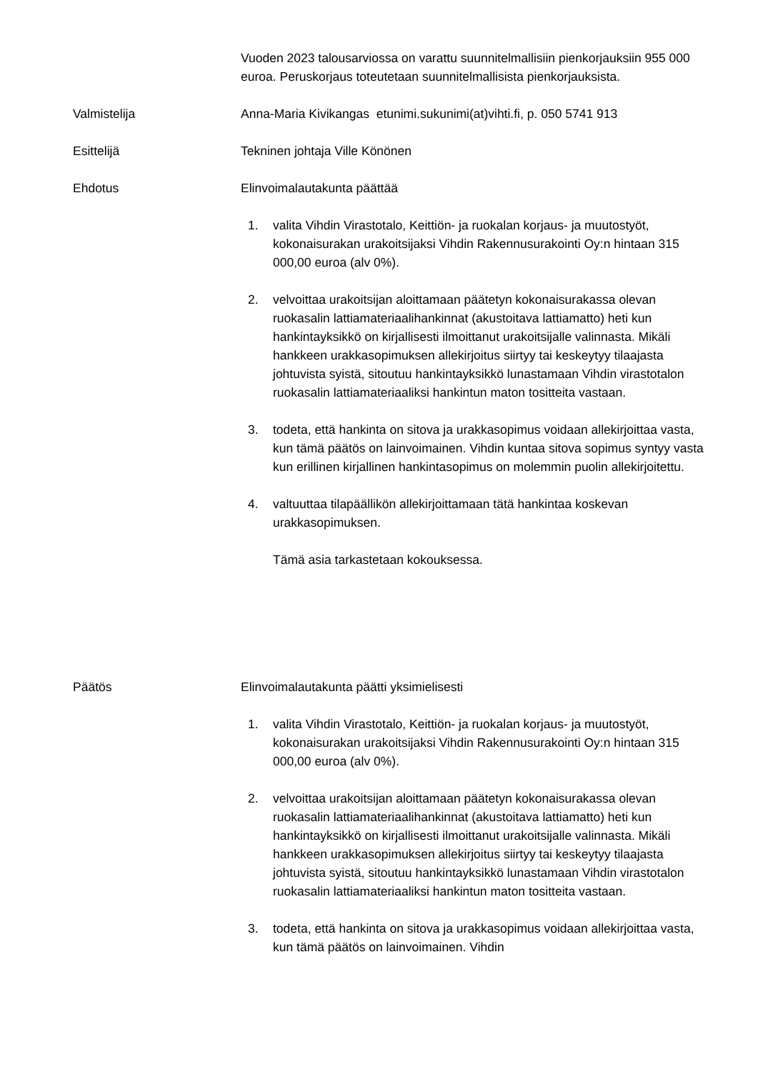Vuoden 2023 talousarviossa on varattu suunnitelmallisiin pienkorjauksiin 955 000 euroa. Peruskorjaus toteutetaan suunnitelmallisista pienkorjauksista.
Valmistelija Anna-Maria Kivikangas etunimi.sukunimi(at)vihti.fi, p. 050 5741 913
Esittelijä Tekninen johtaja Ville Könönen
Ehdotus Elinvoimalautakunta päättää
1. valita Vihdin Virastotalo, Keittiön- ja ruokalan korjaus- ja muutostyöt, kokonaisurakan urakoitsijaksi Vihdin Rakennusurakointi Oy:n hintaan 315 000,00 euroa (alv 0%).
2. velvoittaa urakoitsijan aloittamaan päätetyn kokonaisurakassa olevan ruokasalin lattiamateriaalihankinnat (akustoitava lattiamatto) heti kun hankintayksikkö on kirjallisesti ilmoittanut urakoitsijalle valinnasta. Mikäli hankkeen urakkasopimuksen allekirjoitus siirtyy tai keskeytyy tilaajasta johtuvista syistä, sitoutuu hankintayksikkö lunastamaan Vihdin virastotalon ruokasalin lattiamateriaaliksi hankintun maton tositteita vastaan.
3. todeta, että hankinta on sitova ja urakkasopimus voidaan allekirjoittaa vasta, kun tämä päätös on lainvoimainen. Vihdin kuntaa sitova sopimus syntyy vasta kun erillinen kirjallinen hankintasopimus on molemmin puolin allekirjoitettu.
4. valtuuttaa tilapäällikön allekirjoittamaan tätä hankintaa koskevan urakkasopimuksen.
Tämä asia tarkastetaan kokouksessa.
Päätös Elinvoimalautakunta päätti yksimielisesti
1. valita Vihdin Virastotalo, Keittiön- ja ruokalan korjaus- ja muutostyöt, kokonaisurakan urakoitsijaksi Vihdin Rakennusurakointi Oy:n hintaan 315 000,00 euroa (alv 0%).
2. velvoittaa urakoitsijan aloittamaan päätetyn kokonaisurakassa olevan ruokasalin lattiamateriaalihankinnat (akustoitava lattiamatto) heti kun hankintayksikkö on kirjallisesti ilmoittanut urakoitsijalle valinnasta. Mikäli hankkeen urakkasopimuksen allekirjoitus siirtyy tai keskeytyy tilaajasta johtuvista syistä, sitoutuu hankintayksikkö lunastamaan Vihdin virastotalon ruokasalin lattiamateriaaliksi hankintun maton tositteita vastaan.
3. todeta, että hankinta on sitova ja urakkasopimus voidaan allekirjoittaa vasta, kun tämä päätös on lainvoimainen. Vihdin